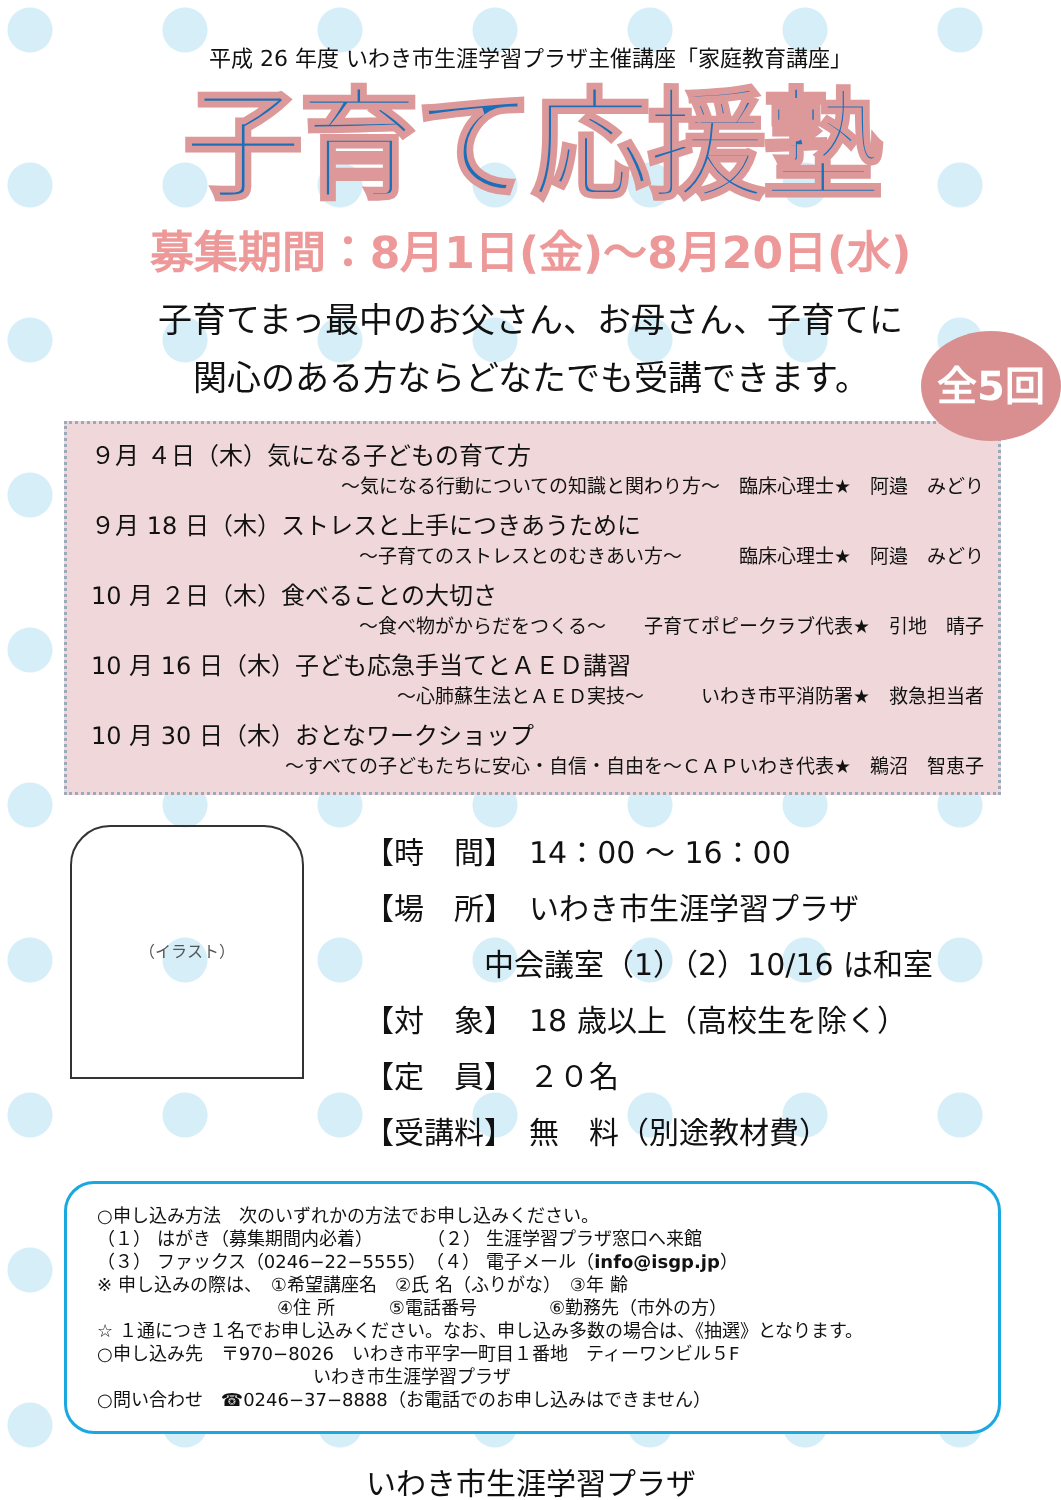平成 26 年度 いわき市生涯学習プラザ主催講座「家庭教育講座」
子育て応援塾
募集期間：8月1日(金)～8月20日(水)
子育てまっ最中のお父さん、お母さん、子育てに
関心のある方ならどなたでも受講できます。
全5回
９月 ４日（木）気になる子どもの育て方
～気になる行動についての知識と関わり方～　臨床心理士★　阿邉　みどり
９月 18 日（木）ストレスと上手につきあうために
～子育てのストレスとのむきあい方～　　　臨床心理士★　阿邉　みどり
10 月 ２日（木）食べることの大切さ
～食べ物がからだをつくる～　　子育てポピークラブ代表★　引地　晴子
10 月 16 日（木）子ども応急手当てとＡＥＤ講習
～心肺蘇生法とＡＥＤ実技～　　　いわき市平消防署★　救急担当者
10 月 30 日（木）おとなワークショップ
～すべての子どもたちに安心・自信・自由を～ＣＡＰいわき代表★　鵜沼　智恵子
（イラスト）
【時　間】　14：00 ～ 16：00
【場　所】　いわき市生涯学習プラザ
　　　　中会議室（1）（2）10/16 は和室
【対　象】　18 歳以上（高校生を除く）
【定　員】　２０名
【受講料】　無　料（別途教材費）
○申し込み方法　次のいずれかの方法でお申し込みください。
（１） はがき（募集期間内必着）　　　　（２） 生涯学習プラザ窓口へ来館
（３） ファックス（0246−22−5555）　（４） 電子メール（info@isgp.jp）
※ 申し込みの際は、　①希望講座名　②氏 名（ふりがな）　③年 齢
　　　　　　　　　　④住 所　　　⑤電話番号　　　　⑥勤務先（市外の方）
☆ １通につき１名でお申し込みください。なお、申し込み多数の場合は、《抽選》となります。
○申し込み先　〒970−8026　いわき市平字一町目１番地　ティーワンビル５F
　　　　　　　　　　　　いわき市生涯学習プラザ
○問い合わせ　☎0246−37−8888（お電話でのお申し込みはできません）
いわき市生涯学習プラザ